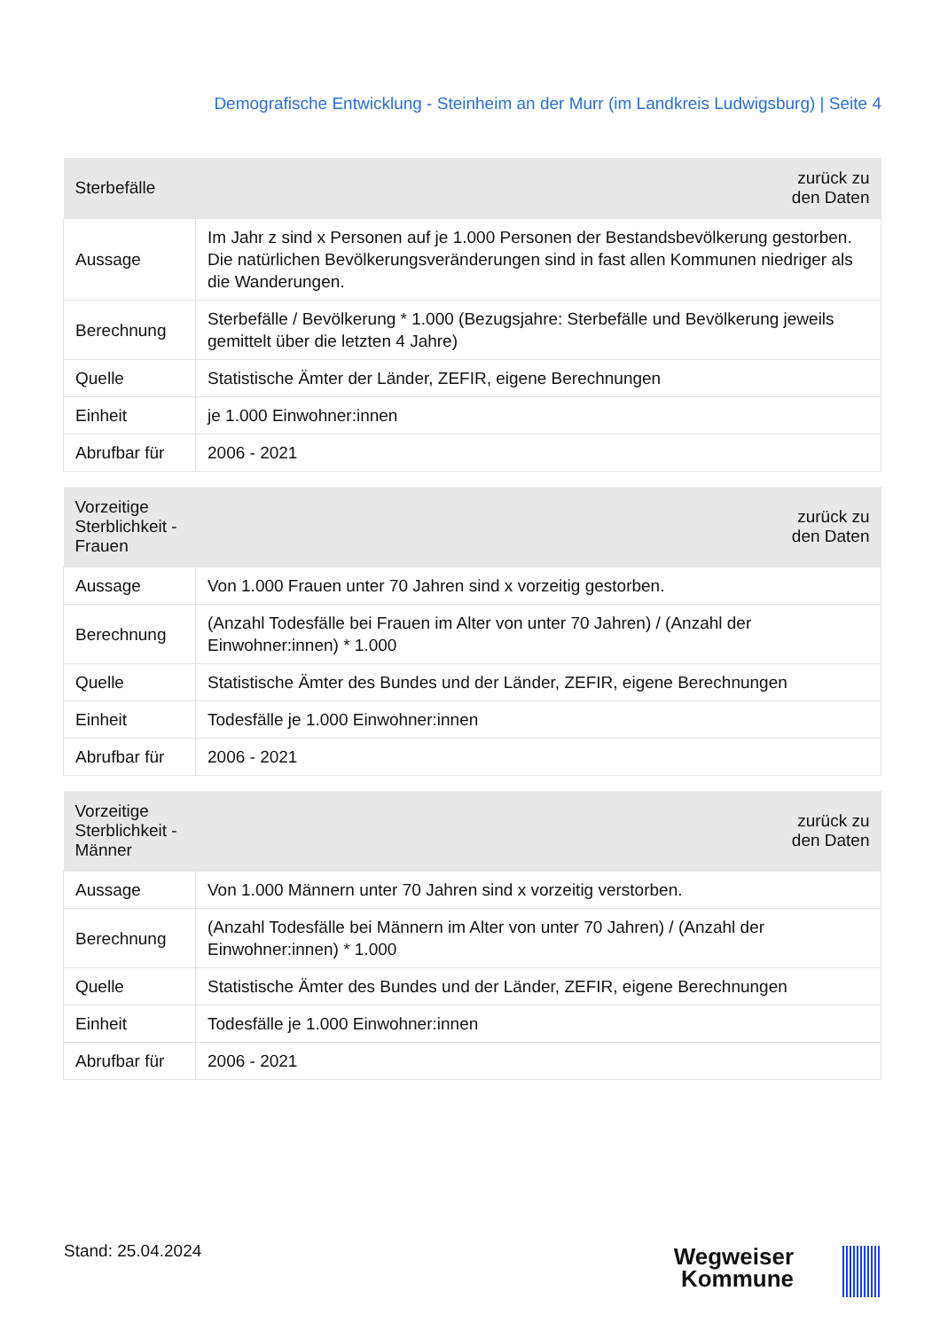Demografische Entwicklung - Steinheim an der Murr (im Landkreis Ludwigsburg) | Seite 4
| Sterbefälle | zurück zu den Daten |
| --- | --- |
| Aussage | Im Jahr z sind x Personen auf je 1.000 Personen der Bestandsbevölkerung gestorben. Die natürlichen Bevölkerungsveränderungen sind in fast allen Kommunen niedriger als die Wanderungen. |
| Berechnung | Sterbefälle / Bevölkerung * 1.000 (Bezugsjahre: Sterbefälle und Bevölkerung jeweils gemittelt über die letzten 4 Jahre) |
| Quelle | Statistische Ämter der Länder, ZEFIR, eigene Berechnungen |
| Einheit | je 1.000 Einwohner:innen |
| Abrufbar für | 2006 - 2021 |
| Vorzeitige Sterblichkeit - Frauen | zurück zu den Daten |
| --- | --- |
| Aussage | Von 1.000 Frauen unter 70 Jahren sind x vorzeitig gestorben. |
| Berechnung | (Anzahl Todesfälle bei Frauen im Alter von unter 70 Jahren) / (Anzahl der Einwohner:innen) * 1.000 |
| Quelle | Statistische Ämter des Bundes und der Länder, ZEFIR, eigene Berechnungen |
| Einheit | Todesfälle je 1.000 Einwohner:innen |
| Abrufbar für | 2006 - 2021 |
| Vorzeitige Sterblichkeit - Männer | zurück zu den Daten |
| --- | --- |
| Aussage | Von 1.000 Männern unter 70 Jahren sind x vorzeitig verstorben. |
| Berechnung | (Anzahl Todesfälle bei Männern im Alter von unter 70 Jahren) / (Anzahl der Einwohner:innen) * 1.000 |
| Quelle | Statistische Ämter des Bundes und der Länder, ZEFIR, eigene Berechnungen |
| Einheit | Todesfälle je 1.000 Einwohner:innen |
| Abrufbar für | 2006 - 2021 |
Stand: 25.04.2024
Wegweiser
Kommune